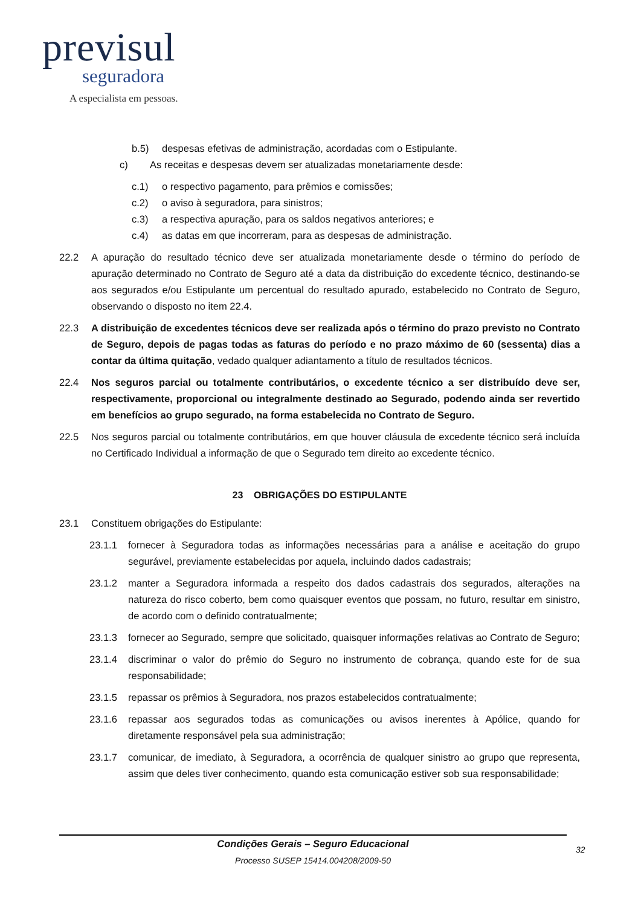previsul
seguradora
A especialista em pessoas.
b.5) despesas efetivas de administração, acordadas com o Estipulante.
c) As receitas e despesas devem ser atualizadas monetariamente desde:
c.1) o respectivo pagamento, para prêmios e comissões;
c.2) o aviso à seguradora, para sinistros;
c.3) a respectiva apuração, para os saldos negativos anteriores; e
c.4) as datas em que incorreram, para as despesas de administração.
22.2 A apuração do resultado técnico deve ser atualizada monetariamente desde o término do período de apuração determinado no Contrato de Seguro até a data da distribuição do excedente técnico, destinando-se aos segurados e/ou Estipulante um percentual do resultado apurado, estabelecido no Contrato de Seguro, observando o disposto no item 22.4.
22.3 A distribuição de excedentes técnicos deve ser realizada após o término do prazo previsto no Contrato de Seguro, depois de pagas todas as faturas do período e no prazo máximo de 60 (sessenta) dias a contar da última quitação, vedado qualquer adiantamento a título de resultados técnicos.
22.4 Nos seguros parcial ou totalmente contributários, o excedente técnico a ser distribuído deve ser, respectivamente, proporcional ou integralmente destinado ao Segurado, podendo ainda ser revertido em benefícios ao grupo segurado, na forma estabelecida no Contrato de Seguro.
22.5 Nos seguros parcial ou totalmente contributários, em que houver cláusula de excedente técnico será incluída no Certificado Individual a informação de que o Segurado tem direito ao excedente técnico.
23 OBRIGAÇÕES DO ESTIPULANTE
23.1 Constituem obrigações do Estipulante:
23.1.1 fornecer à Seguradora todas as informações necessárias para a análise e aceitação do grupo segurável, previamente estabelecidas por aquela, incluindo dados cadastrais;
23.1.2 manter a Seguradora informada a respeito dos dados cadastrais dos segurados, alterações na natureza do risco coberto, bem como quaisquer eventos que possam, no futuro, resultar em sinistro, de acordo com o definido contratualmente;
23.1.3 fornecer ao Segurado, sempre que solicitado, quaisquer informações relativas ao Contrato de Seguro;
23.1.4 discriminar o valor do prêmio do Seguro no instrumento de cobrança, quando este for de sua responsabilidade;
23.1.5 repassar os prêmios à Seguradora, nos prazos estabelecidos contratualmente;
23.1.6 repassar aos segurados todas as comunicações ou avisos inerentes à Apólice, quando for diretamente responsável pela sua administração;
23.1.7 comunicar, de imediato, à Seguradora, a ocorrência de qualquer sinistro ao grupo que representa, assim que deles tiver conhecimento, quando esta comunicação estiver sob sua responsabilidade;
Condições Gerais – Seguro Educacional
Processo SUSEP 15414.004208/2009-50
32